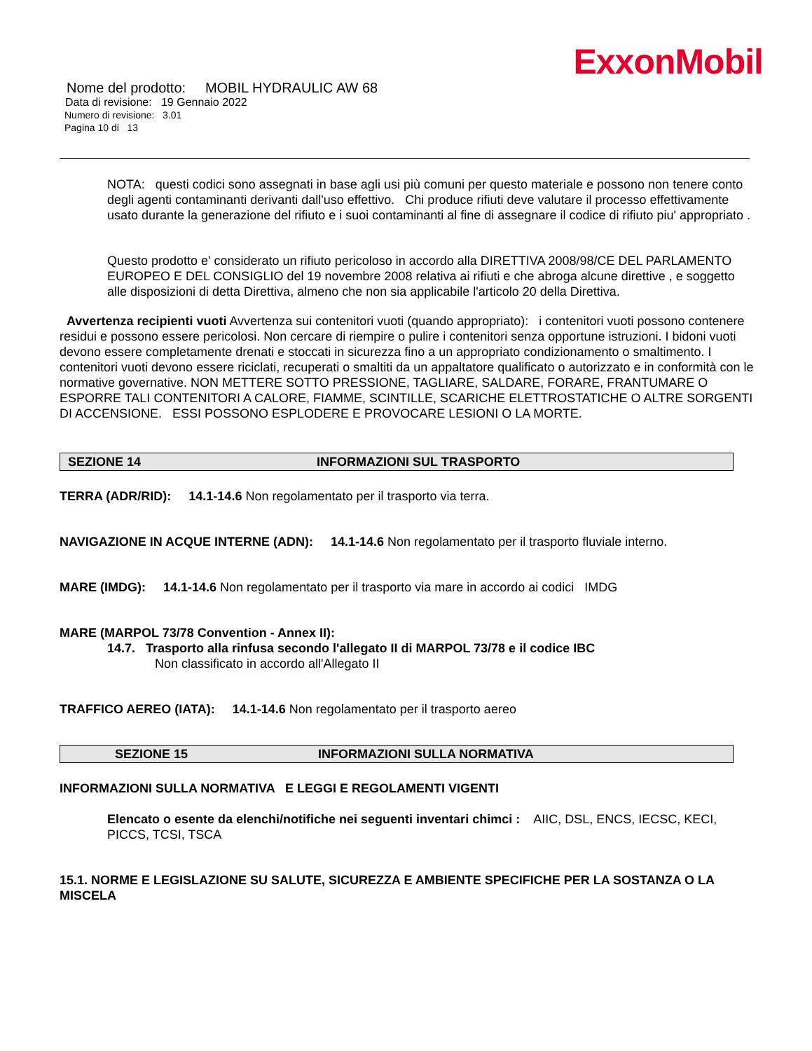ExxonMobil
Nome del prodotto: MOBIL HYDRAULIC AW 68
Data di revisione: 19 Gennaio 2022
Numero di revisione: 3.01
Pagina 10 di 13
NOTA: questi codici sono assegnati in base agli usi più comuni per questo materiale e possono non tenere conto degli agenti contaminanti derivanti dall'uso effettivo. Chi produce rifiuti deve valutare il processo effettivamente usato durante la generazione del rifiuto e i suoi contaminanti al fine di assegnare il codice di rifiuto piu' appropriato .
Questo prodotto e' considerato un rifiuto pericoloso in accordo alla DIRETTIVA 2008/98/CE DEL PARLAMENTO EUROPEO E DEL CONSIGLIO del 19 novembre 2008 relativa ai rifiuti e che abroga alcune direttive , e soggetto alle disposizioni di detta Direttiva, almeno che non sia applicabile l'articolo 20 della Direttiva.
Avvertenza recipienti vuoti Avvertenza sui contenitori vuoti (quando appropriato): i contenitori vuoti possono contenere residui e possono essere pericolosi. Non cercare di riempire o pulire i contenitori senza opportune istruzioni. I bidoni vuoti devono essere completamente drenati e stoccati in sicurezza fino a un appropriato condizionamento o smaltimento. I contenitori vuoti devono essere riciclati, recuperati o smaltiti da un appaltatore qualificato o autorizzato e in conformità con le normative governative. NON METTERE SOTTO PRESSIONE, TAGLIARE, SALDARE, FORARE, FRANTUMARE O ESPORRE TALI CONTENITORI A CALORE, FIAMME, SCINTILLE, SCARICHE ELETTROSTATICHE O ALTRE SORGENTI DI ACCENSIONE. ESSI POSSONO ESPLODERE E PROVOCARE LESIONI O LA MORTE.
SEZIONE 14 INFORMAZIONI SUL TRASPORTO
TERRA (ADR/RID): 14.1-14.6 Non regolamentato per il trasporto via terra.
NAVIGAZIONE IN ACQUE INTERNE (ADN): 14.1-14.6 Non regolamentato per il trasporto fluviale interno.
MARE (IMDG): 14.1-14.6 Non regolamentato per il trasporto via mare in accordo ai codici IMDG
MARE (MARPOL 73/78 Convention - Annex II):
14.7. Trasporto alla rinfusa secondo l'allegato II di MARPOL 73/78 e il codice IBC
Non classificato in accordo all'Allegato II
TRAFFICO AEREO (IATA): 14.1-14.6 Non regolamentato per il trasporto aereo
SEZIONE 15 INFORMAZIONI SULLA NORMATIVA
INFORMAZIONI SULLA NORMATIVA E LEGGI E REGOLAMENTI VIGENTI
Elencato o esente da elenchi/notifiche nei seguenti inventari chimci : AIIC, DSL, ENCS, IECSC, KECI, PICCS, TCSI, TSCA
15.1. NORME E LEGISLAZIONE SU SALUTE, SICUREZZA E AMBIENTE SPECIFICHE PER LA SOSTANZA O LA MISCELA